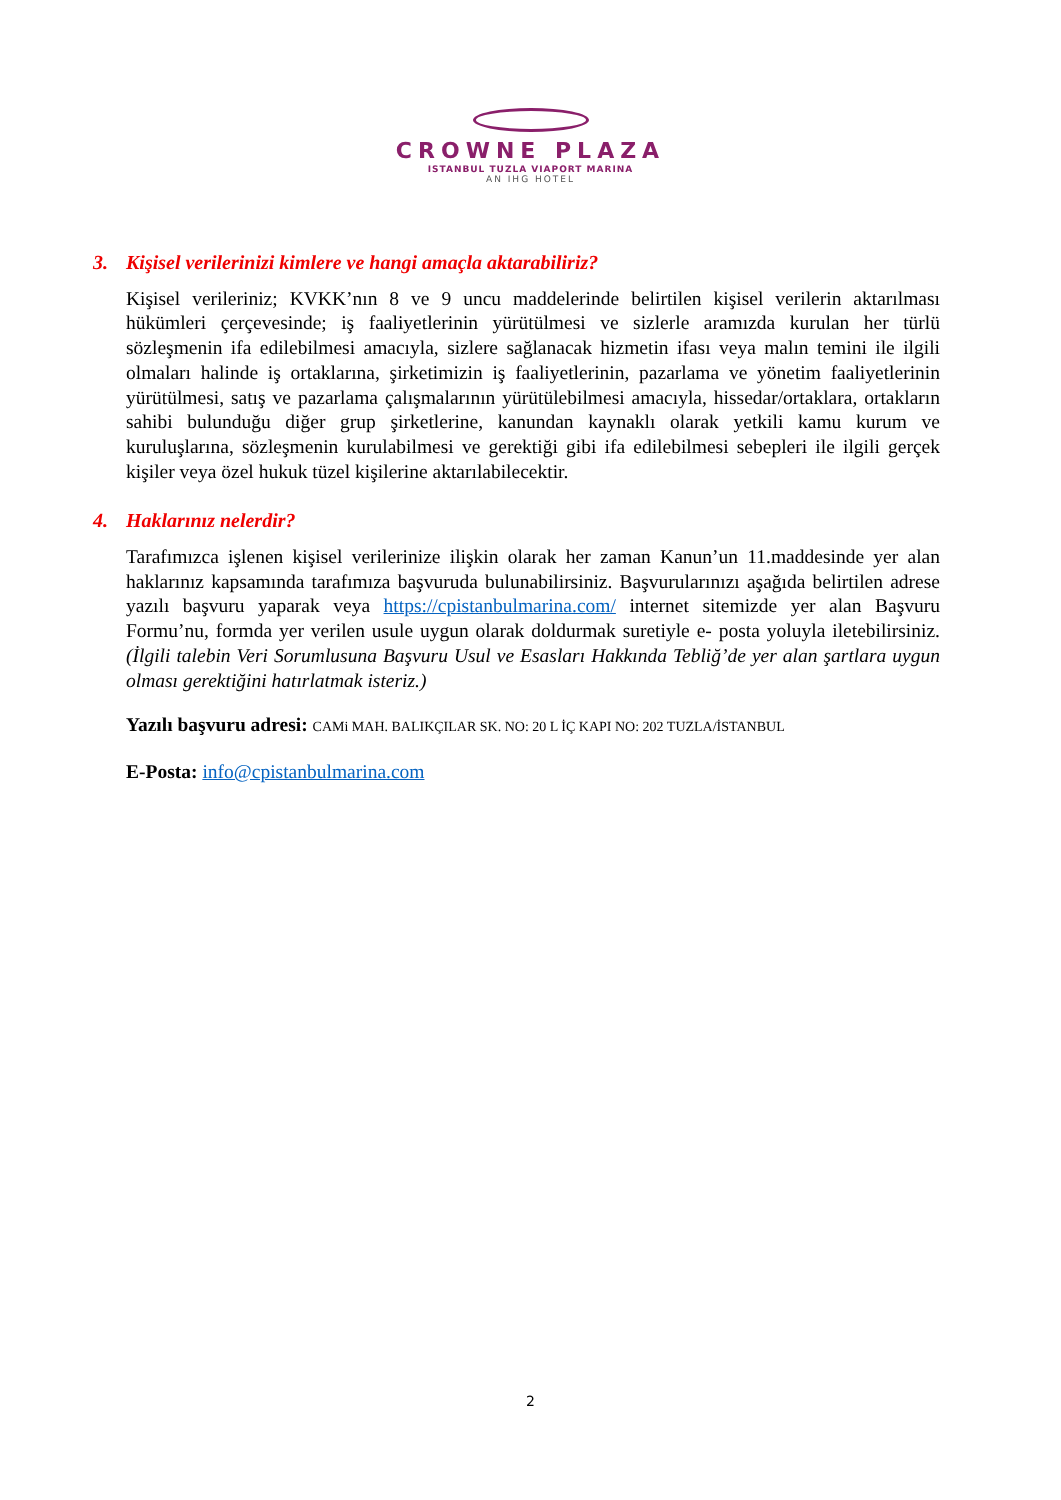CROWNE PLAZA
ISTANBUL TUZLA VIAPORT MARINA
AN IHG HOTEL
3. Kişisel verilerinizi kimlere ve hangi amaçla aktarabiliriz?
Kişisel verileriniz; KVKK’nın 8 ve 9 uncu maddelerinde belirtilen kişisel verilerin aktarılması hükümleri çerçevesinde; iş faaliyetlerinin yürütülmesi ve sizlerle aramızda kurulan her türlü sözleşmenin ifa edilebilmesi amacıyla, sizlere sağlanacak hizmetin ifası veya malın temini ile ilgili olmaları halinde iş ortaklarına, şirketimizin iş faaliyetlerinin, pazarlama ve yönetim faaliyetlerinin yürütülmesi, satış ve pazarlama çalışmalarının yürütülebilmesi amacıyla, hissedar/ortaklara, ortakların sahibi bulunduğu diğer grup şirketlerine, kanundan kaynaklı olarak yetkili kamu kurum ve kuruluşlarına, sözleşmenin kurulabilmesi ve gerektiği gibi ifa edilebilmesi sebepleri ile ilgili gerçek kişiler veya özel hukuk tüzel kişilerine aktarılabilecektir.
4. Haklarınız nelerdir?
Tarafımızca işlenen kişisel verilerinize ilişkin olarak her zaman Kanun’un 11.maddesinde yer alan haklarınız kapsamında tarafımıza başvuruda bulunabilirsiniz. Başvurularınızı aşağıda belirtilen adrese yazılı başvuru yaparak veya https://cpistanbulmarina.com/ internet sitemizde yer alan Başvuru Formu’nu, formda yer verilen usule uygun olarak doldurmak suretiyle e- posta yoluyla iletebilirsiniz. (İlgili talebin Veri Sorumlusuna Başvuru Usul ve Esasları Hakkında Tebliğ’de yer alan şartlara uygun olması gerektiğini hatırlatmak isteriz.)
Yazılı başvuru adresi: CAMi MAH. BALIKÇILAR SK. NO: 20 L İÇ KAPI NO: 202 TUZLA/İSTANBUL
E-Posta: info@cpistanbulmarina.com
2